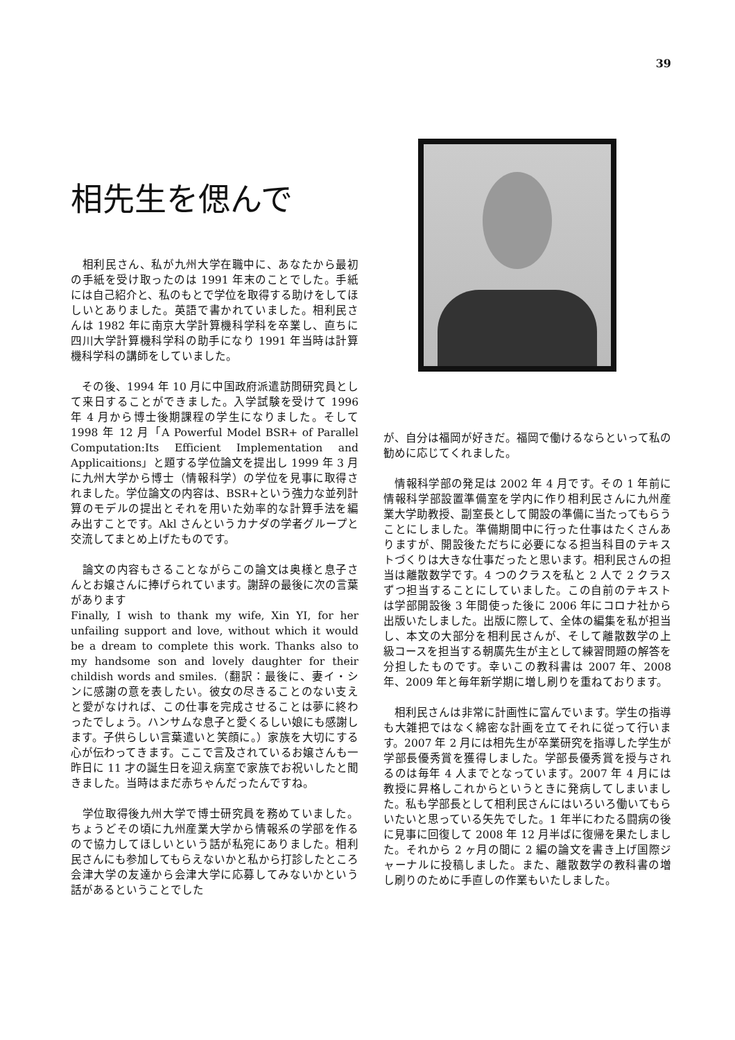39
相先生を偲んで
　相利民さん、私が九州大学在職中に、あなたから最初の手紙を受け取ったのは 1991 年末のことでした。手紙には自己紹介と、私のもとで学位を取得する助けをしてほしいとありました。英語で書かれていました。相利民さんは 1982 年に南京大学計算機科学科を卒業し、直ちに四川大学計算機科学科の助手になり 1991 年当時は計算機科学科の講師をしていました。
　その後、1994 年 10 月に中国政府派遣訪問研究員として来日することができました。入学試験を受けて 1996 年 4 月から博士後期課程の学生になりました。そして 1998 年 12 月「A Powerful Model BSR+ of Parallel Computation:Its Efficient Implementation and Applicaitions」と題する学位論文を提出し 1999 年 3 月に九州大学から博士（情報科学）の学位を見事に取得されました。学位論文の内容は、BSR+という強力な並列計算のモデルの提出とそれを用いた効率的な計算手法を編み出すことです。Akl さんというカナダの学者グループと交流してまとめ上げたものです。
　論文の内容もさることながらこの論文は奥様と息子さんとお嬢さんに捧げられています。謝辞の最後に次の言葉があります
Finally, I wish to thank my wife, Xin YI, for her unfailing support and love, without which it would be a dream to complete this work. Thanks also to my handsome son and lovely daughter for their childish words and smiles.（翻訳：最後に、妻イ・シンに感謝の意を表したい。彼女の尽きることのない支えと愛がなければ、この仕事を完成させることは夢に終わったでしょう。ハンサムな息子と愛くるしい娘にも感謝します。子供らしい言葉遣いと笑顔に。）家族を大切にする心が伝わってきます。ここで言及されているお嬢さんも一昨日に 11 才の誕生日を迎え病室で家族でお祝いしたと聞きました。当時はまだ赤ちゃんだったんですね。
　学位取得後九州大学で博士研究員を務めていました。ちょうどその頃に九州産業大学から情報系の学部を作るので協力してほしいという話が私宛にありました。相利民さんにも参加してもらえないかと私から打診したところ会津大学の友達から会津大学に応募してみないかという話があるということでした
が、自分は福岡が好きだ。福岡で働けるならといって私の勧めに応じてくれました。
　情報科学部の発足は 2002 年 4 月です。その 1 年前に情報科学部設置準備室を学内に作り相利民さんに九州産業大学助教授、副室長として開設の準備に当たってもらうことにしました。準備期間中に行った仕事はたくさんありますが、開設後ただちに必要になる担当科目のテキストづくりは大きな仕事だったと思います。相利民さんの担当は離散数学です。4 つのクラスを私と 2 人で 2 クラスずつ担当することにしていました。この自前のテキストは学部開設後 3 年間使った後に 2006 年にコロナ社から出版いたしました。出版に際して、全体の編集を私が担当し、本文の大部分を相利民さんが、そして離散数学の上級コースを担当する朝廣先生が主として練習問題の解答を分担したものです。幸いこの教科書は 2007 年、2008 年、2009 年と毎年新学期に増し刷りを重ねております。
　相利民さんは非常に計画性に富んでいます。学生の指導も大雑把ではなく綿密な計画を立てそれに従って行います。2007 年 2 月には相先生が卒業研究を指導した学生が学部長優秀賞を獲得しました。学部長優秀賞を授与されるのは毎年 4 人までとなっています。2007 年 4 月には教授に昇格しこれからというときに発病してしまいました。私も学部長として相利民さんにはいろいろ働いてもらいたいと思っている矢先でした。1 年半にわたる闘病の後に見事に回復して 2008 年 12 月半ばに復帰を果たしました。それから 2 ヶ月の間に 2 編の論文を書き上げ国際ジャーナルに投稿しました。また、離散数学の教科書の増し刷りのために手直しの作業もいたしました。